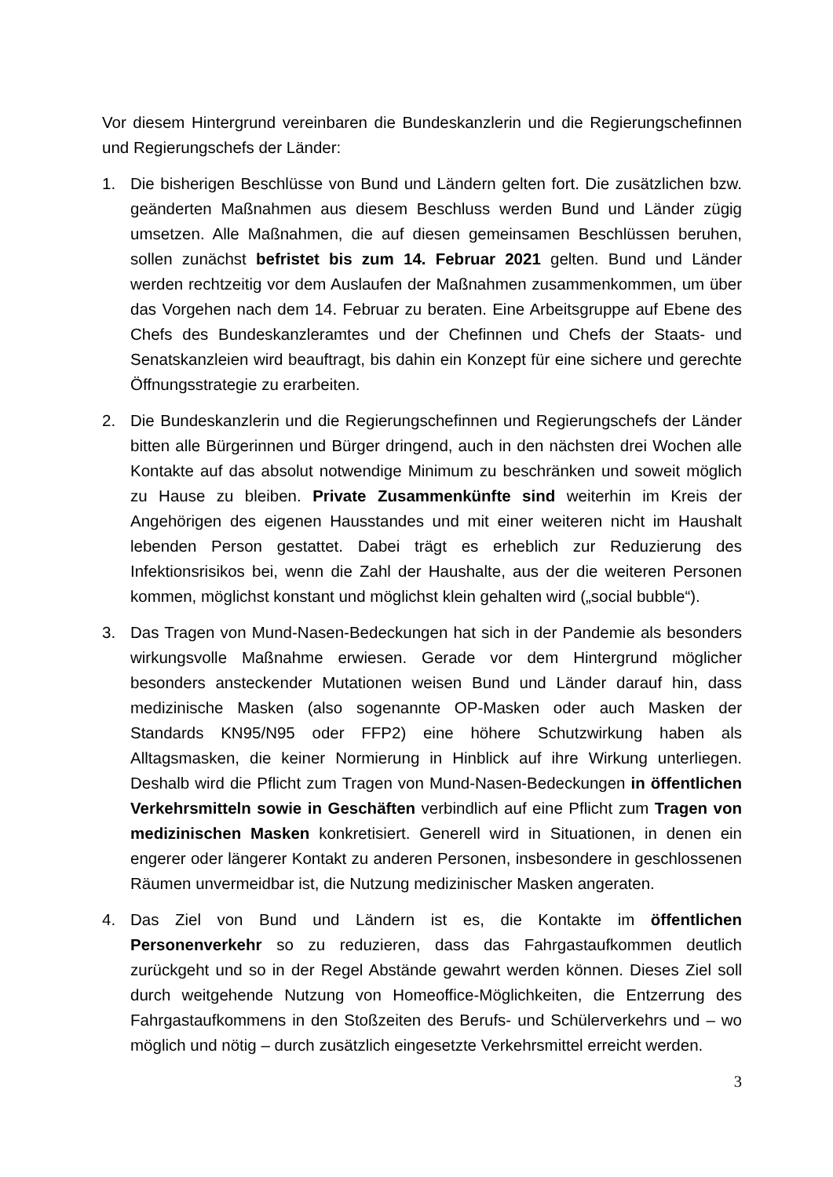Vor diesem Hintergrund vereinbaren die Bundeskanzlerin und die Regierungschefinnen und Regierungschefs der Länder:
1. Die bisherigen Beschlüsse von Bund und Ländern gelten fort. Die zusätzlichen bzw. geänderten Maßnahmen aus diesem Beschluss werden Bund und Länder zügig umsetzen. Alle Maßnahmen, die auf diesen gemeinsamen Beschlüssen beruhen, sollen zunächst befristet bis zum 14. Februar 2021 gelten. Bund und Länder werden rechtzeitig vor dem Auslaufen der Maßnahmen zusammenkommen, um über das Vorgehen nach dem 14. Februar zu beraten. Eine Arbeitsgruppe auf Ebene des Chefs des Bundeskanzleramtes und der Chefinnen und Chefs der Staats- und Senatskanzleien wird beauftragt, bis dahin ein Konzept für eine sichere und gerechte Öffnungsstrategie zu erarbeiten.
2. Die Bundeskanzlerin und die Regierungschefinnen und Regierungschefs der Länder bitten alle Bürgerinnen und Bürger dringend, auch in den nächsten drei Wochen alle Kontakte auf das absolut notwendige Minimum zu beschränken und soweit möglich zu Hause zu bleiben. Private Zusammenkünfte sind weiterhin im Kreis der Angehörigen des eigenen Hausstandes und mit einer weiteren nicht im Haushalt lebenden Person gestattet. Dabei trägt es erheblich zur Reduzierung des Infektionsrisikos bei, wenn die Zahl der Haushalte, aus der die weiteren Personen kommen, möglichst konstant und möglichst klein gehalten wird („social bubble“).
3. Das Tragen von Mund-Nasen-Bedeckungen hat sich in der Pandemie als besonders wirkungsvolle Maßnahme erwiesen. Gerade vor dem Hintergrund möglicher besonders ansteckender Mutationen weisen Bund und Länder darauf hin, dass medizinische Masken (also sogenannte OP-Masken oder auch Masken der Standards KN95/N95 oder FFP2) eine höhere Schutzwirkung haben als Alltagsmasken, die keiner Normierung in Hinblick auf ihre Wirkung unterliegen. Deshalb wird die Pflicht zum Tragen von Mund-Nasen-Bedeckungen in öffentlichen Verkehrsmitteln sowie in Geschäften verbindlich auf eine Pflicht zum Tragen von medizinischen Masken konkretisiert. Generell wird in Situationen, in denen ein engerer oder längerer Kontakt zu anderen Personen, insbesondere in geschlossenen Räumen unvermeidbar ist, die Nutzung medizinischer Masken angeraten.
4. Das Ziel von Bund und Ländern ist es, die Kontakte im öffentlichen Personenverkehr so zu reduzieren, dass das Fahrgastaufkommen deutlich zurückgeht und so in der Regel Abstände gewahrt werden können. Dieses Ziel soll durch weitgehende Nutzung von Homeoffice-Möglichkeiten, die Entzerrung des Fahrgastaufkommens in den Stoßzeiten des Berufs- und Schülerverkehrs und – wo möglich und nötig – durch zusätzlich eingesetzte Verkehrsmittel erreicht werden.
3